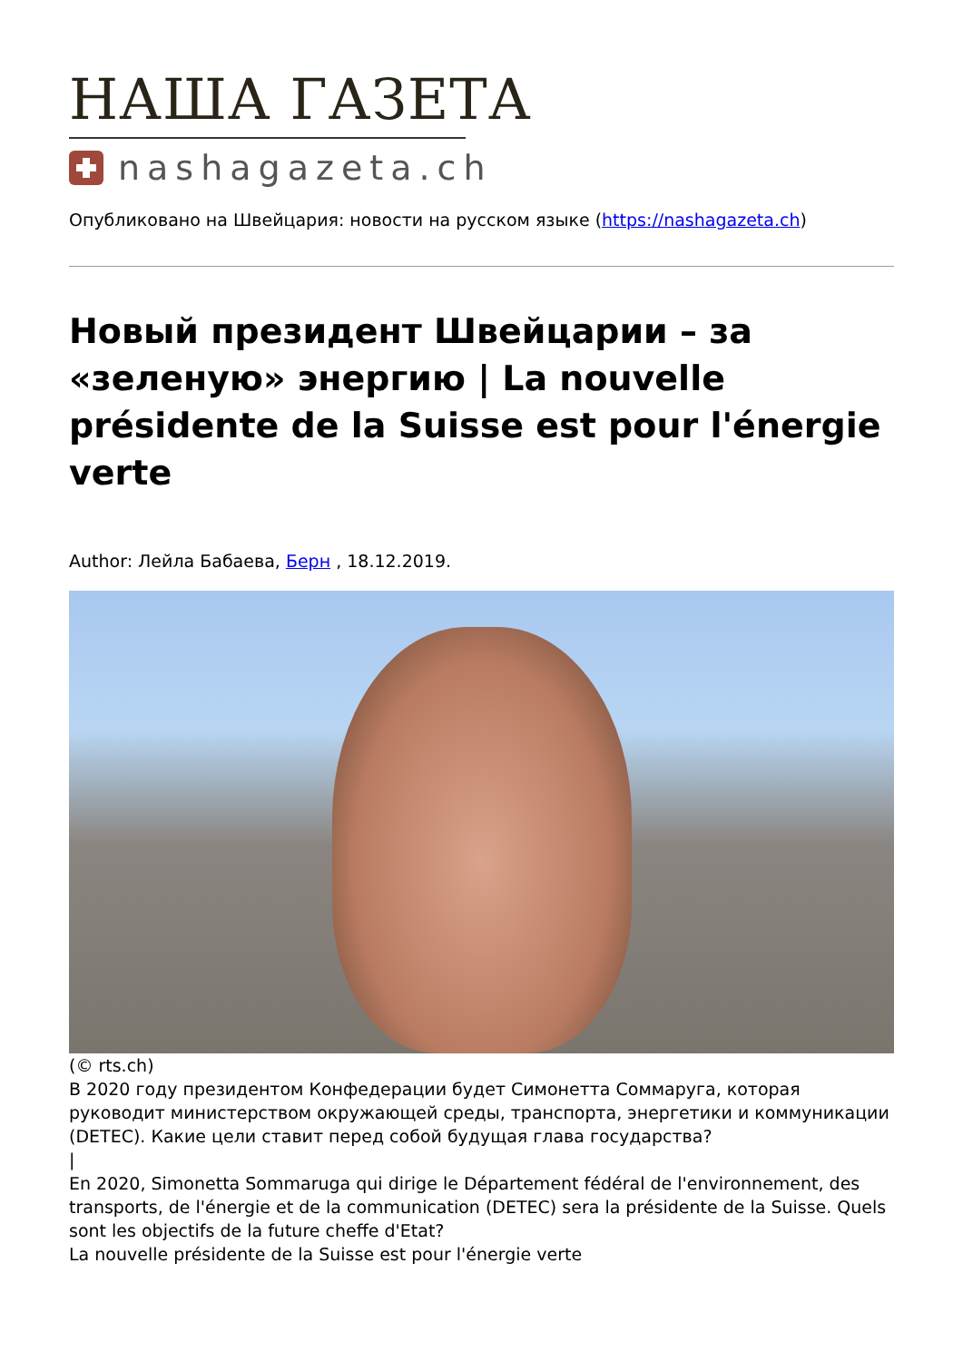НАША ГАЗЕТА
nashagazeta.ch
Опубликовано на Швейцария: новости на русском языке (https://nashagazeta.ch)
Новый президент Швейцарии – за «зеленую» энергию | La nouvelle présidente de la Suisse est pour l'énergie verte
Author: Лейла Бабаева, Берн , 18.12.2019.
(© rts.ch)
В 2020 году президентом Конфедерации будет Симонетта Соммаруга, которая руководит министерством окружающей среды, транспорта, энергетики и коммуникации (DETEC). Какие цели ставит перед собой будущая глава государства?
|
En 2020, Simonetta Sommaruga qui dirige le Département fédéral de l'environnement, des transports, de l'énergie et de la communication (DETEC) sera la présidente de la Suisse. Quels sont les objectifs de la future cheffe d'Etat?
La nouvelle présidente de la Suisse est pour l'énergie verte